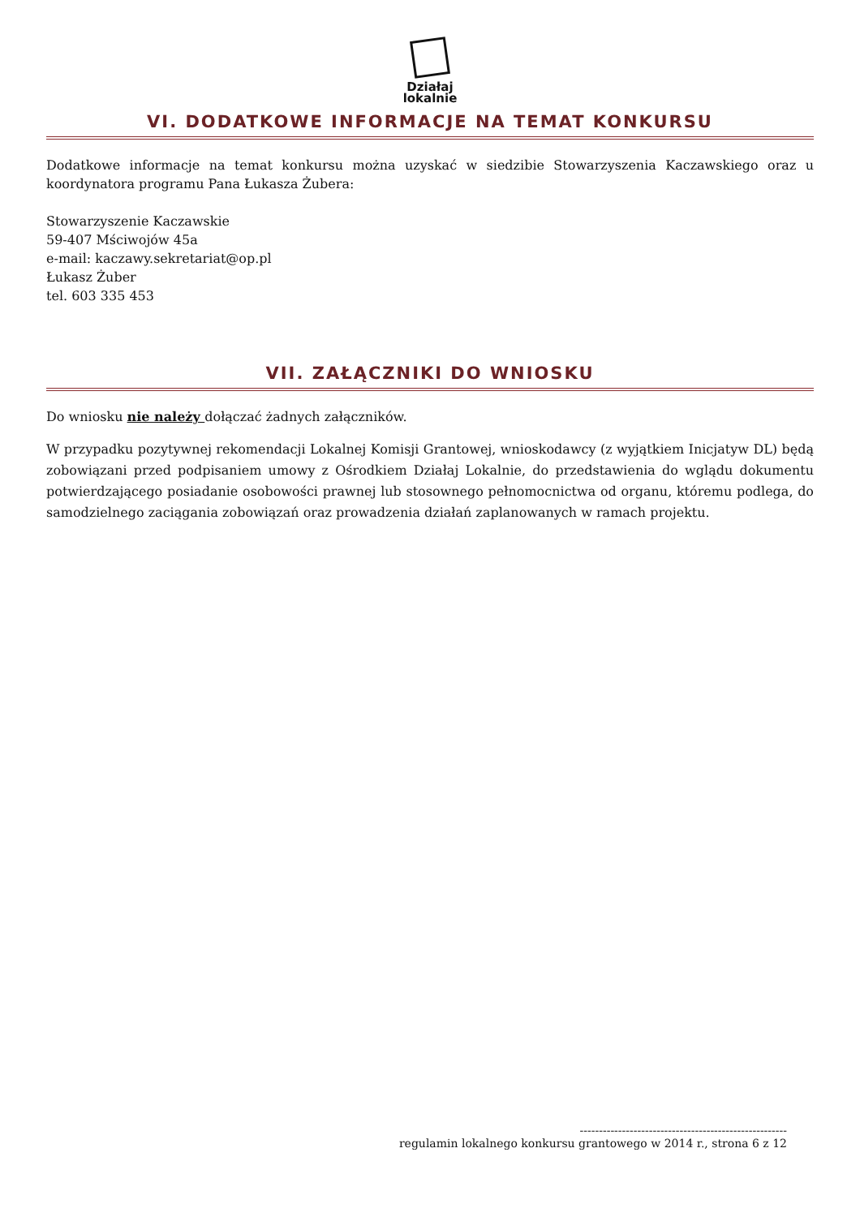Działaj
lokalnie
VI. DODATKOWE INFORMACJE NA TEMAT KONKURSU
Dodatkowe informacje na temat konkursu można uzyskać w siedzibie Stowarzyszenia Kaczawskiego oraz u koordynatora programu Pana Łukasza Żubera:
Stowarzyszenie Kaczawskie
59-407 Mściwojów 45a
e-mail: kaczawy.sekretariat@op.pl
Łukasz Żuber
tel. 603 335 453
VII. ZAŁĄCZNIKI DO WNIOSKU
Do wniosku nie należy dołączać żadnych załączników.
W przypadku pozytywnej rekomendacji Lokalnej Komisji Grantowej, wnioskodawcy (z wyjątkiem Inicjatyw DL) będą zobowiązani przed podpisaniem umowy z Ośrodkiem Działaj Lokalnie, do przedstawienia do wglądu dokumentu potwierdzającego posiadanie osobowości prawnej lub stosownego pełnomocnictwa od organu, któremu podlega, do samodzielnego zaciągania zobowiązań oraz prowadzenia działań zaplanowanych w ramach projektu.
------------------------------------------------------
regulamin lokalnego konkursu grantowego w 2014 r., strona 6 z 12